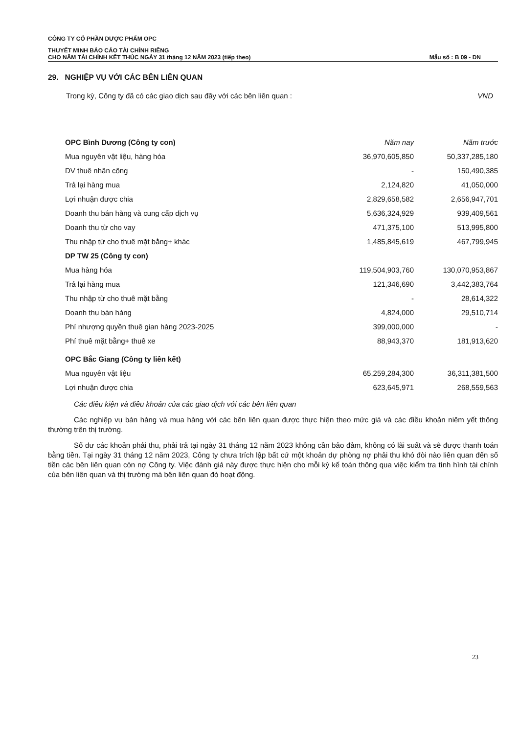CÔNG TY CỔ PHẦN DƯỢC PHẨM OPC
THUYẾT MINH BÁO CÁO TÀI CHÍNH RIÊNG
CHO NĂM TÀI CHÍNH KẾT THÚC NGÀY 31 tháng 12 NĂM 2023 (tiếp theo)
Mẫu số : B 09 - DN
29. NGHIỆP VỤ VỚI CÁC BÊN LIÊN QUAN
Trong kỳ, Công ty đã có các giao dịch sau đây với các bên liên quan : VND
| OPC Bình Dương (Công ty con) | Năm nay | Năm trước |
| Mua nguyên vật liệu, hàng hóa | 36,970,605,850 | 50,337,285,180 |
| DV thuê nhân công | - | 150,490,385 |
| Trả lại hàng mua | 2,124,820 | 41,050,000 |
| Lợi nhuận được chia | 2,829,658,582 | 2,656,947,701 |
| Doanh thu bán hàng và cung cấp dịch vụ | 5,636,324,929 | 939,409,561 |
| Doanh thu từ cho vay | 471,375,100 | 513,995,800 |
| Thu nhập từ cho thuê mặt bằng+ khác | 1,485,845,619 | 467,799,945 |
| DP TW 25 (Công ty con) | | |
| Mua hàng hóa | 119,504,903,760 | 130,070,953,867 |
| Trả lại hàng mua | 121,346,690 | 3,442,383,764 |
| Thu nhập từ cho thuê mặt bằng | - | 28,614,322 |
| Doanh thu bán hàng | 4,824,000 | 29,510,714 |
| Phí nhượng quyền thuê gian hàng 2023-2025 | 399,000,000 | - |
| Phí thuê mặt bằng+ thuê xe | 88,943,370 | 181,913,620 |
| OPC Bắc Giang (Công ty liên kết) | | |
| Mua nguyên vật liệu | 65,259,284,300 | 36,311,381,500 |
| Lợi nhuận được chia | 623,645,971 | 268,559,563 |
Các điều kiện và điều khoản của các giao dịch với các bên liên quan
Các nghiệp vụ bán hàng và mua hàng với các bên liên quan được thực hiện theo mức giá và các điều khoản niêm yết thông thường trên thị trường.
Số dư các khoản phải thu, phải trả tại ngày 31 tháng 12 năm 2023 không cần bảo đảm, không có lãi suất và sẽ được thanh toán bằng tiền. Tại ngày 31 tháng 12 năm 2023, Công ty chưa trích lập bất cứ một khoản dự phòng nợ phải thu khó đòi nào liên quan đến số tiền các bên liên quan còn nợ Công ty. Việc đánh giá này được thực hiện cho mỗi kỳ kế toán thông qua việc kiểm tra tình hình tài chính của bên liên quan và thị trường mà bên liên quan đó hoạt động.
23